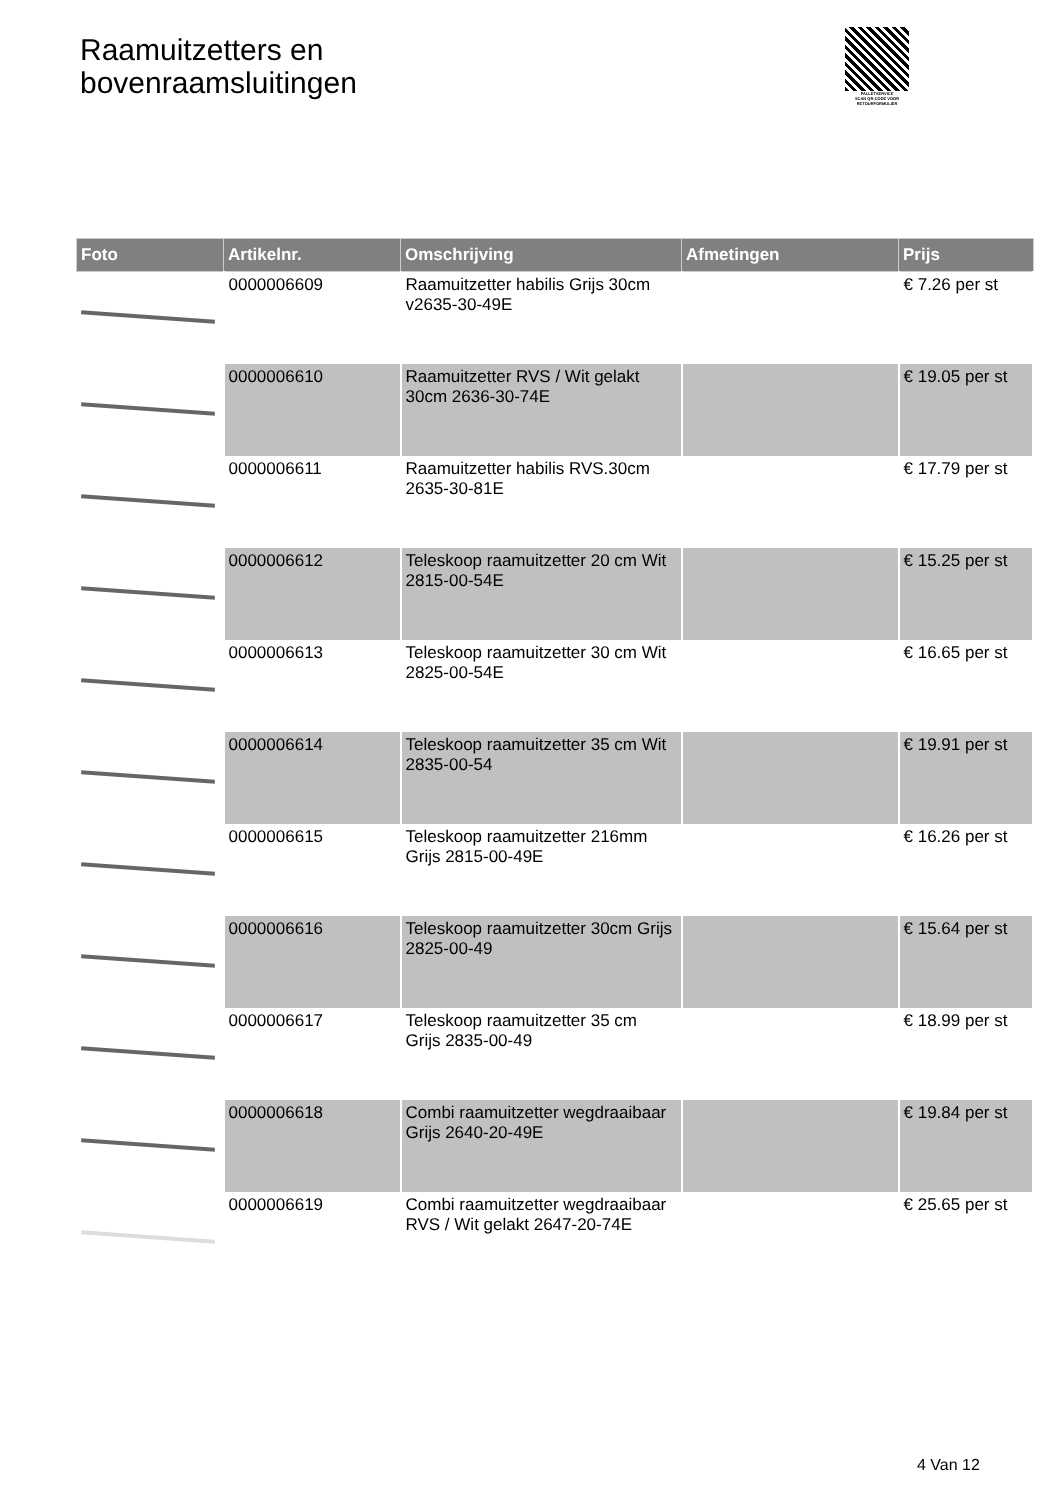Raamuitzetters en
bovenraamsluitingen
PALLETSERVICE
SCAN QR-CODE VOOR RETOURFORMULIER
| Foto | Artikelnr. | Omschrijving | Afmetingen | Prijs |
| --- | --- | --- | --- | --- |
| | 0000006609 | Raamuitzetter habilis Grijs 30cm v2635-30-49E | | € 7.26 per st |
| | 0000006610 | Raamuitzetter RVS / Wit gelakt 30cm 2636-30-74E | | € 19.05 per st |
| | 0000006611 | Raamuitzetter habilis RVS.30cm 2635-30-81E | | € 17.79 per st |
| | 0000006612 | Teleskoop raamuitzetter 20 cm Wit 2815-00-54E | | € 15.25 per st |
| | 0000006613 | Teleskoop raamuitzetter 30 cm Wit 2825-00-54E | | € 16.65 per st |
| | 0000006614 | Teleskoop raamuitzetter 35 cm Wit 2835-00-54 | | € 19.91 per st |
| | 0000006615 | Teleskoop raamuitzetter 216mm Grijs 2815-00-49E | | € 16.26 per st |
| | 0000006616 | Teleskoop raamuitzetter 30cm Grijs 2825-00-49 | | € 15.64 per st |
| | 0000006617 | Teleskoop raamuitzetter 35 cm Grijs 2835-00-49 | | € 18.99 per st |
| | 0000006618 | Combi raamuitzetter wegdraaibaar Grijs 2640-20-49E | | € 19.84 per st |
| | 0000006619 | Combi raamuitzetter wegdraaibaar RVS / Wit gelakt 2647-20-74E | | € 25.65 per st |
4 Van 12